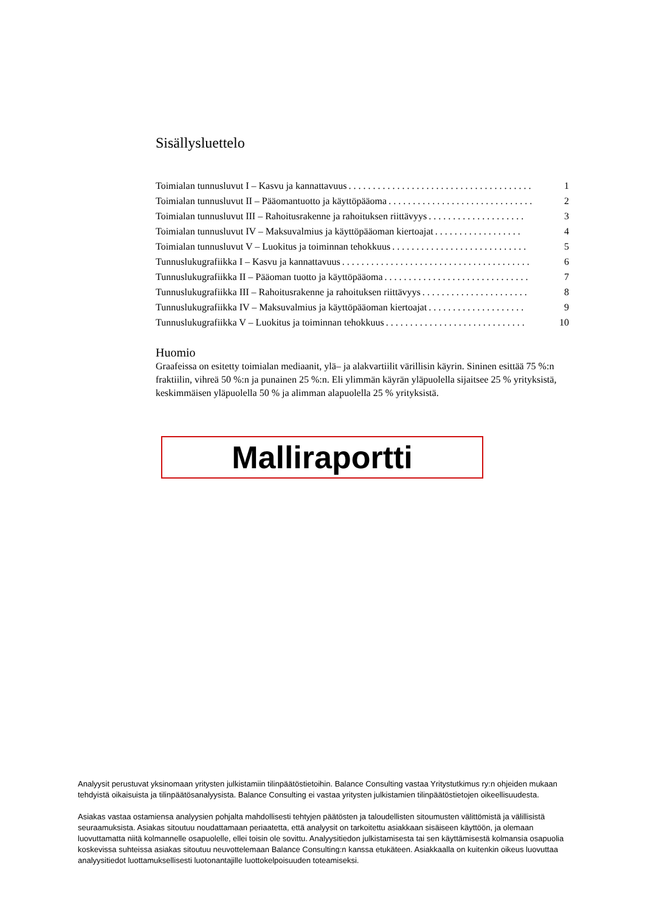Sisällysluettelo
Toimialan tunnusluvut I – Kasvu ja kannattavuus. . . . . . . . . . . . . . . . . . . . . . . . . . . . . . . . . . . . . . 1
Toimialan tunnusluvut II – Pääomantuotto ja käyttöpääoma. . . . . . . . . . . . . . . . . . . . . . . . . . . . . . 2
Toimialan tunnusluvut III – Rahoitusrakenne ja rahoituksen riittävyys. . . . . . . . . . . . . . . . . . . . 3
Toimialan tunnusluvut IV – Maksuvalmius ja käyttöpääoman kiertoajat. . . . . . . . . . . . . . . . . . 4
Toimialan tunnusluvut V – Luokitus ja toiminnan tehokkuus. . . . . . . . . . . . . . . . . . . . . . . . . . . . 5
Tunnuslukugrafiikka I – Kasvu ja kannattavuus. . . . . . . . . . . . . . . . . . . . . . . . . . . . . . . . . . . . . . . 6
Tunnuslukugrafiikka II – Pääoman tuotto ja käyttöpääoma. . . . . . . . . . . . . . . . . . . . . . . . . . . . . . 7
Tunnuslukugrafiikka III – Rahoitusrakenne ja rahoituksen riittävyys. . . . . . . . . . . . . . . . . . . . . . 8
Tunnuslukugrafiikka IV – Maksuvalmius ja käyttöpääoman kiertoajat. . . . . . . . . . . . . . . . . . . . 9
Tunnuslukugrafiikka V – Luokitus ja toiminnan tehokkuus. . . . . . . . . . . . . . . . . . . . . . . . . . . . . 10
Huomio
Graafeissa on esitetty toimialan mediaanit, ylä– ja alakvartiilit värillisin käyrin. Sininen esittää 75 %:n fraktiilin, vihreä 50 %:n ja punainen 25 %:n. Eli ylimmän käyrän yläpuolella sijaitsee 25 % yrityksistä, keskimmäisen yläpuolella 50 % ja alimman alapuolella 25 % yrityksistä.
Malliraportti
Analyysit perustuvat yksinomaan yritysten julkistamiin tilinpäätöstietoihin. Balance Consulting vastaa Yritystutkimus ry:n ohjeiden mukaan tehdyistä oikaisuista ja tilinpäätösanalyysista. Balance Consulting ei vastaa yritysten julkistamien tilinpäätöstietojen oikeellisuudesta.
Asiakas vastaa ostamiensa analyysien pohjalta mahdollisesti tehtyjen päätösten ja taloudellisten sitoumusten välittömistä ja välillisistä seuraamuksista. Asiakas sitoutuu noudattamaan periaatetta, että analyysit on tarkoitettu asiakkaan sisäiseen käyttöön, ja olemaan luovuttamatta niitä kolmannelle osapuolelle, ellei toisin ole sovittu. Analyysitiedon julkistamisesta tai sen käyttämisestä kolmansia osapuolia koskevissa suhteissa asiakas sitoutuu neuvottelemaan Balance Consulting:n kanssa etukäteen. Asiakkaalla on kuitenkin oikeus luovuttaa analyysitiedot luottamuksellisesti luotonantajille luottokelpoisuuden toteamiseksi.